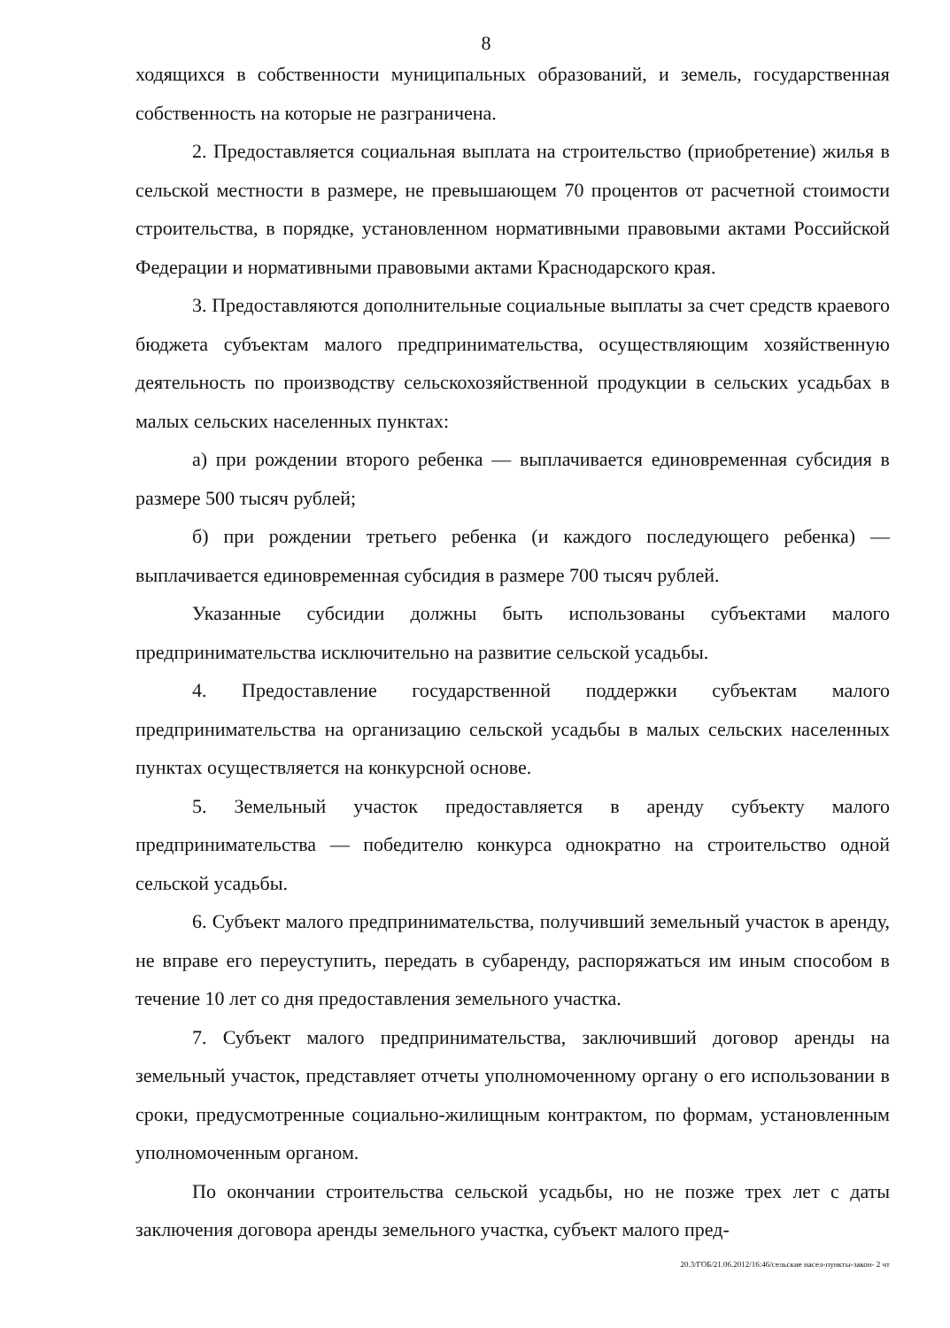8
ходящихся в собственности муниципальных образований, и земель, государственная собственность на которые не разграничена.
2. Предоставляется социальная выплата на строительство (приобретение) жилья в сельской местности в размере, не превышающем 70 процентов от расчетной стоимости строительства, в порядке, установленном нормативными правовыми актами Российской Федерации и нормативными правовыми актами Краснодарского края.
3. Предоставляются дополнительные социальные выплаты за счет средств краевого бюджета субъектам малого предпринимательства, осуществляющим хозяйственную деятельность по производству сельскохозяйственной продукции в сельских усадьбах в малых сельских населенных пунктах:
а) при рождении второго ребенка — выплачивается единовременная субсидия в размере 500 тысяч рублей;
б) при рождении третьего ребенка (и каждого последующего ребенка) — выплачивается единовременная субсидия в размере 700 тысяч рублей.
Указанные субсидии должны быть использованы субъектами малого предпринимательства исключительно на развитие сельской усадьбы.
4. Предоставление государственной поддержки субъектам малого предпринимательства на организацию сельской усадьбы в малых сельских населенных пунктах осуществляется на конкурсной основе.
5. Земельный участок предоставляется в аренду субъекту малого предпринимательства — победителю конкурса однократно на строительство одной сельской усадьбы.
6. Субъект малого предпринимательства, получивший земельный участок в аренду, не вправе его переуступить, передать в субаренду, распоряжаться им иным способом в течение 10 лет со дня предоставления земельного участка.
7. Субъект малого предпринимательства, заключивший договор аренды на земельный участок, представляет отчеты уполномоченному органу о его использовании в сроки, предусмотренные социально-жилищным контрактом, по формам, установленным уполномоченным органом.
По окончании строительства сельской усадьбы, но не позже трех лет с даты заключения договора аренды земельного участка, субъект малого пред-
20.3/ГОБ/21.06.2012/16:46/сельские насел-пункты-закон- 2 чт